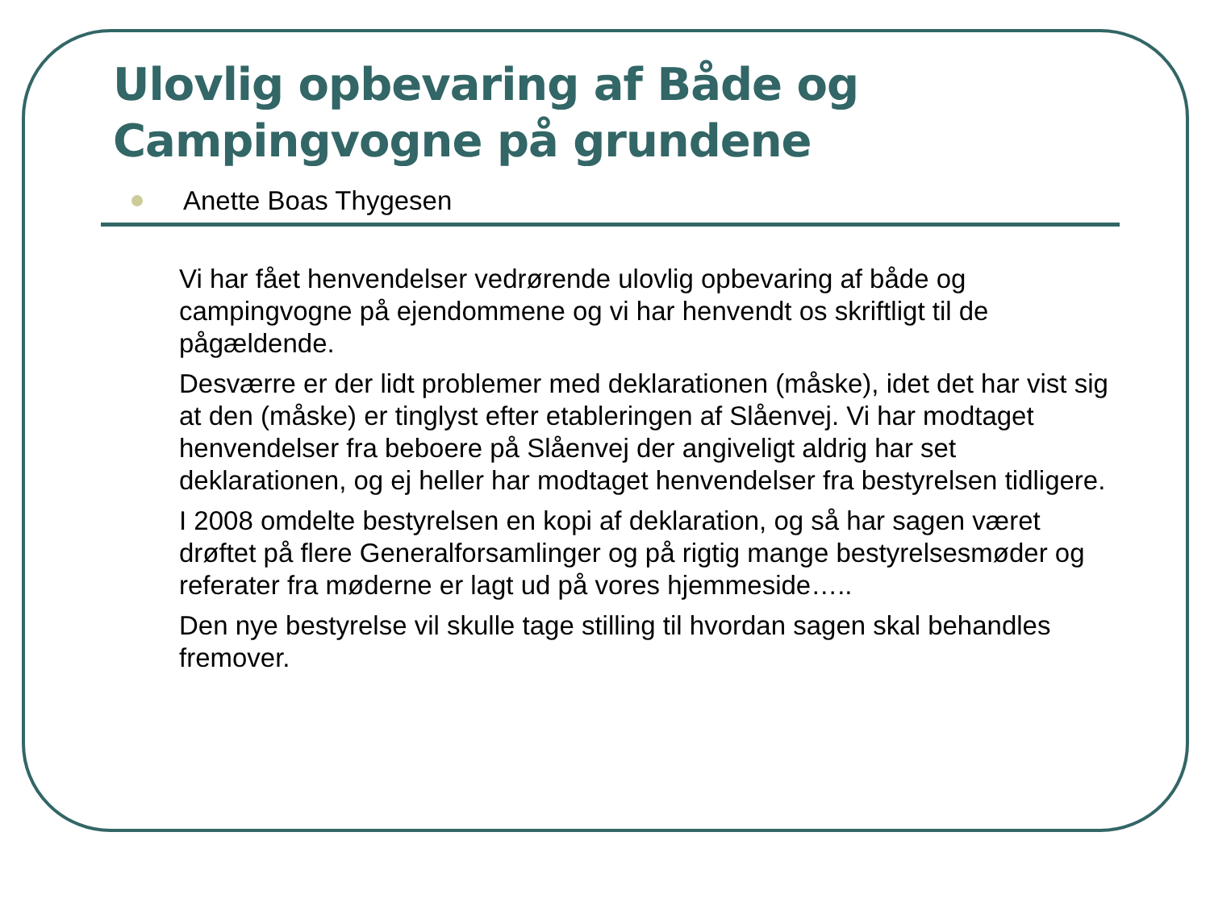Ulovlig opbevaring af Både og Campingvogne på grundene
Anette Boas Thygesen
Vi har fået henvendelser vedrørende ulovlig opbevaring af både og campingvogne på ejendommene og vi har henvendt os skriftligt til de pågældende.
Desværre er der lidt problemer med deklarationen (måske), idet det har vist sig at den (måske) er tinglyst efter etableringen af Slåenvej. Vi har modtaget henvendelser fra beboere på Slåenvej der angiveligt aldrig har set deklarationen, og ej heller har modtaget henvendelser fra bestyrelsen tidligere.
I 2008 omdelte bestyrelsen en kopi af deklaration, og så har sagen været drøftet på flere Generalforsamlinger og på rigtig mange bestyrelsesmøder og referater fra møderne er lagt ud på vores hjemmeside…..
Den nye bestyrelse vil skulle tage stilling til hvordan sagen skal behandles fremover.